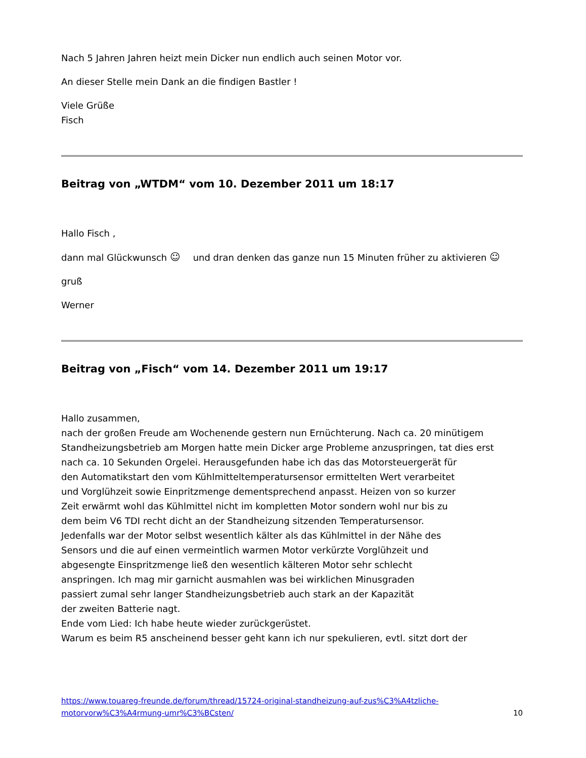Nach 5 Jahren Jahren heizt mein Dicker nun endlich auch seinen Motor vor.
An dieser Stelle mein Dank an die findigen Bastler !
Viele Grüße
Fisch
Beitrag von „WTDM“ vom 10. Dezember 2011 um 18:17
Hallo Fisch ,
dann mal Glückwunsch ☺ und dran denken das ganze nun 15 Minuten früher zu aktivieren ☺
gruß
Werner
Beitrag von „Fisch“ vom 14. Dezember 2011 um 19:17
Hallo zusammen,
nach der großen Freude am Wochenende gestern nun Ernüchterung. Nach ca. 20 minütigem
Standheizungsbetrieb am Morgen hatte mein Dicker arge Probleme anzuspringen, tat dies erst
nach ca. 10 Sekunden Orgelei. Herausgefunden habe ich das das Motorsteuergerät für
den Automatikstart den vom Kühlmitteltemperatursensor ermittelten Wert verarbeitet
und Vorglühzeit sowie Einpritzmenge dementsprechend anpasst. Heizen von so kurzer
Zeit erwärmt wohl das Kühlmittel nicht im kompletten Motor sondern wohl nur bis zu
dem beim V6 TDI recht dicht an der Standheizung sitzenden Temperatursensor.
Jedenfalls war der Motor selbst wesentlich kälter als das Kühlmittel in der Nähe des
Sensors und die auf einen vermeintlich warmen Motor verkürzte Vorglühzeit und
abgesengte Einspritzmenge ließ den wesentlich kälteren Motor sehr schlecht
anspringen. Ich mag mir garnicht ausmahlen was bei wirklichen Minusgraden
passiert zumal sehr langer Standheizungsbetrieb auch stark an der Kapazität
der zweiten Batterie nagt.
Ende vom Lied: Ich habe heute wieder zurückgerüstet.
Warum es beim R5 anscheinend besser geht kann ich nur spekulieren, evtl. sitzt dort der
https://www.touareg-freunde.de/forum/thread/15724-original-standheizung-auf-zus%C3%A4tzliche-
motorvorw%C3%A4rmung-umr%C3%BCsten/ 10